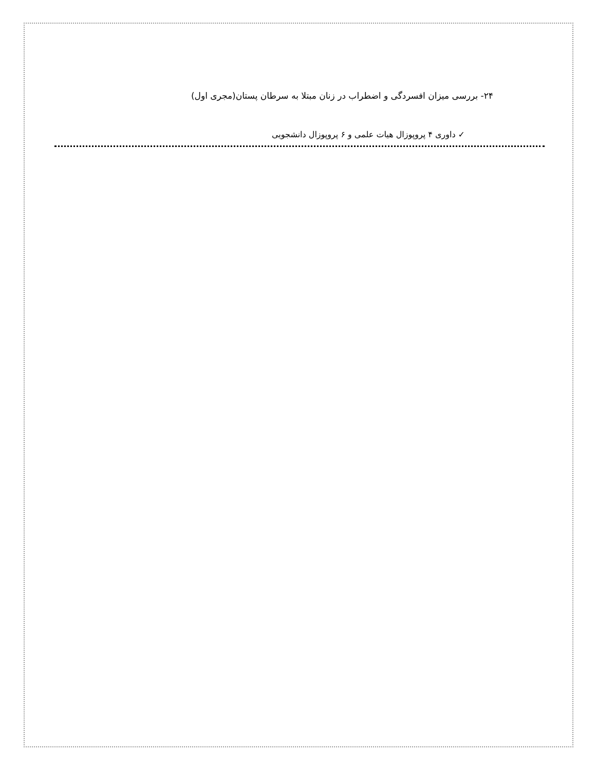۲۴- بررسی میزان افسردگی و اضطراب در زنان مبتلا به سرطان پستان(مجری اول)
✓ داوری ۴ پروپوزال هیات علمی و ۶ پروپوزال دانشجویی